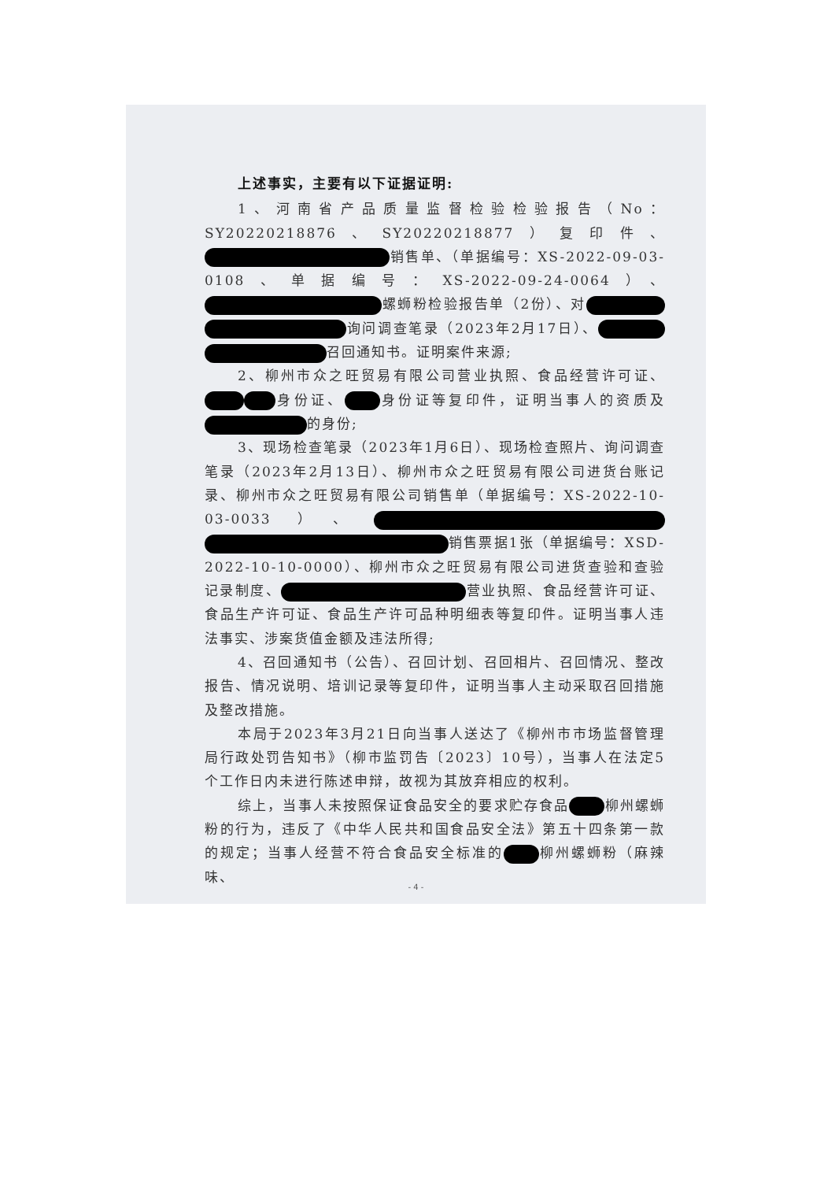上述事实，主要有以下证据证明:
1、河南省产品质量监督检验检验报告（No：SY20220218876、SY20220218877）复印件、 销售单、（单据编号：XS-2022-09-03-0108、单据编号：XS-2022-09-24-0064）、 螺蛳粉检验报告单（2份）、对 询问调查笔录（2023年2月17日）、 召回通知书。证明案件来源;
2、柳州市众之旺贸易有限公司营业执照、食品经营许可证、 身份证、 身份证等复印件，证明当事人的资质及 的身份;
3、现场检查笔录（2023年1月6日）、现场检查照片、询问调查笔录（2023年2月13日）、柳州市众之旺贸易有限公司进货台账记录、柳州市众之旺贸易有限公司销售单（单据编号：XS-2022-10-03-0033）、 销售票据1张（单据编号：XSD-2022-10-10-0000）、柳州市众之旺贸易有限公司进货查验和查验记录制度、 营业执照、食品经营许可证、食品生产许可证、食品生产许可品种明细表等复印件。证明当事人违法事实、涉案货值金额及违法所得;
4、召回通知书（公告）、召回计划、召回相片、召回情况、整改报告、情况说明、培训记录等复印件，证明当事人主动采取召回措施及整改措施。
本局于2023年3月21日向当事人送达了《柳州市市场监督管理局行政处罚告知书》（柳市监罚告〔2023〕10号），当事人在法定5个工作日内未进行陈述申辩，故视为其放弃相应的权利。
综上，当事人未按照保证食品安全的要求贮存食品 柳州螺蛳粉的行为，违反了《中华人民共和国食品安全法》第五十四条第一款的规定；当事人经营不符合食品安全标准的 柳州螺蛳粉（麻辣味、
- 4 -